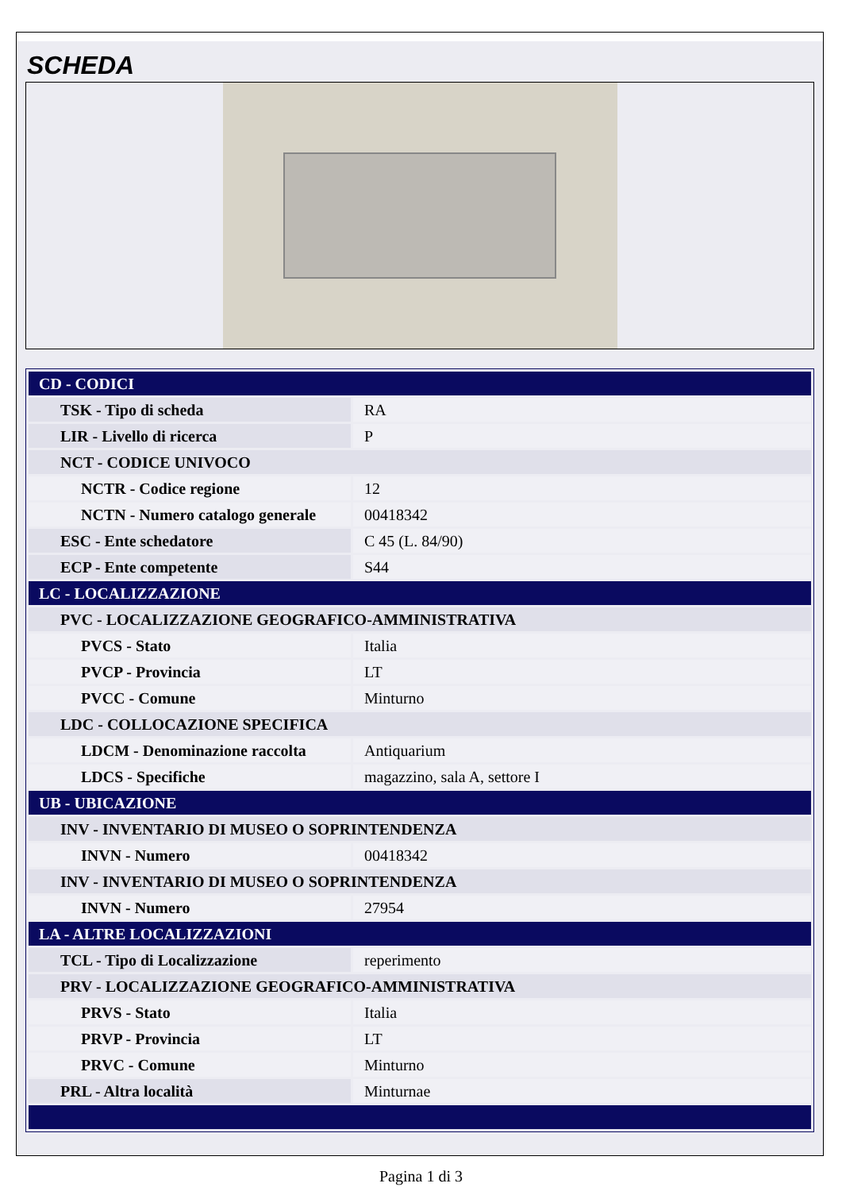SCHEDA
| CD - CODICI | |
| TSK - Tipo di scheda | RA |
| LIR - Livello di ricerca | P |
| NCT - CODICE UNIVOCO | |
| NCTR - Codice regione | 12 |
| NCTN - Numero catalogo generale | 00418342 |
| ESC - Ente schedatore | C 45 (L. 84/90) |
| ECP - Ente competente | S44 |
| LC - LOCALIZZAZIONE | |
| PVC - LOCALIZZAZIONE GEOGRAFICO-AMMINISTRATIVA | |
| PVCS - Stato | Italia |
| PVCP - Provincia | LT |
| PVCC - Comune | Minturno |
| LDC - COLLOCAZIONE SPECIFICA | |
| LDCM - Denominazione raccolta | Antiquarium |
| LDCS - Specifiche | magazzino, sala A, settore I |
| UB - UBICAZIONE | |
| INV - INVENTARIO DI MUSEO O SOPRINTENDENZA | |
| INVN - Numero | 00418342 |
| INV - INVENTARIO DI MUSEO O SOPRINTENDENZA | |
| INVN - Numero | 27954 |
| LA - ALTRE LOCALIZZAZIONI | |
| TCL - Tipo di Localizzazione | reperimento |
| PRV - LOCALIZZAZIONE GEOGRAFICO-AMMINISTRATIVA | |
| PRVS - Stato | Italia |
| PRVP - Provincia | LT |
| PRVC - Comune | Minturno |
| PRL - Altra località | Minturnae |
Pagina 1 di 3